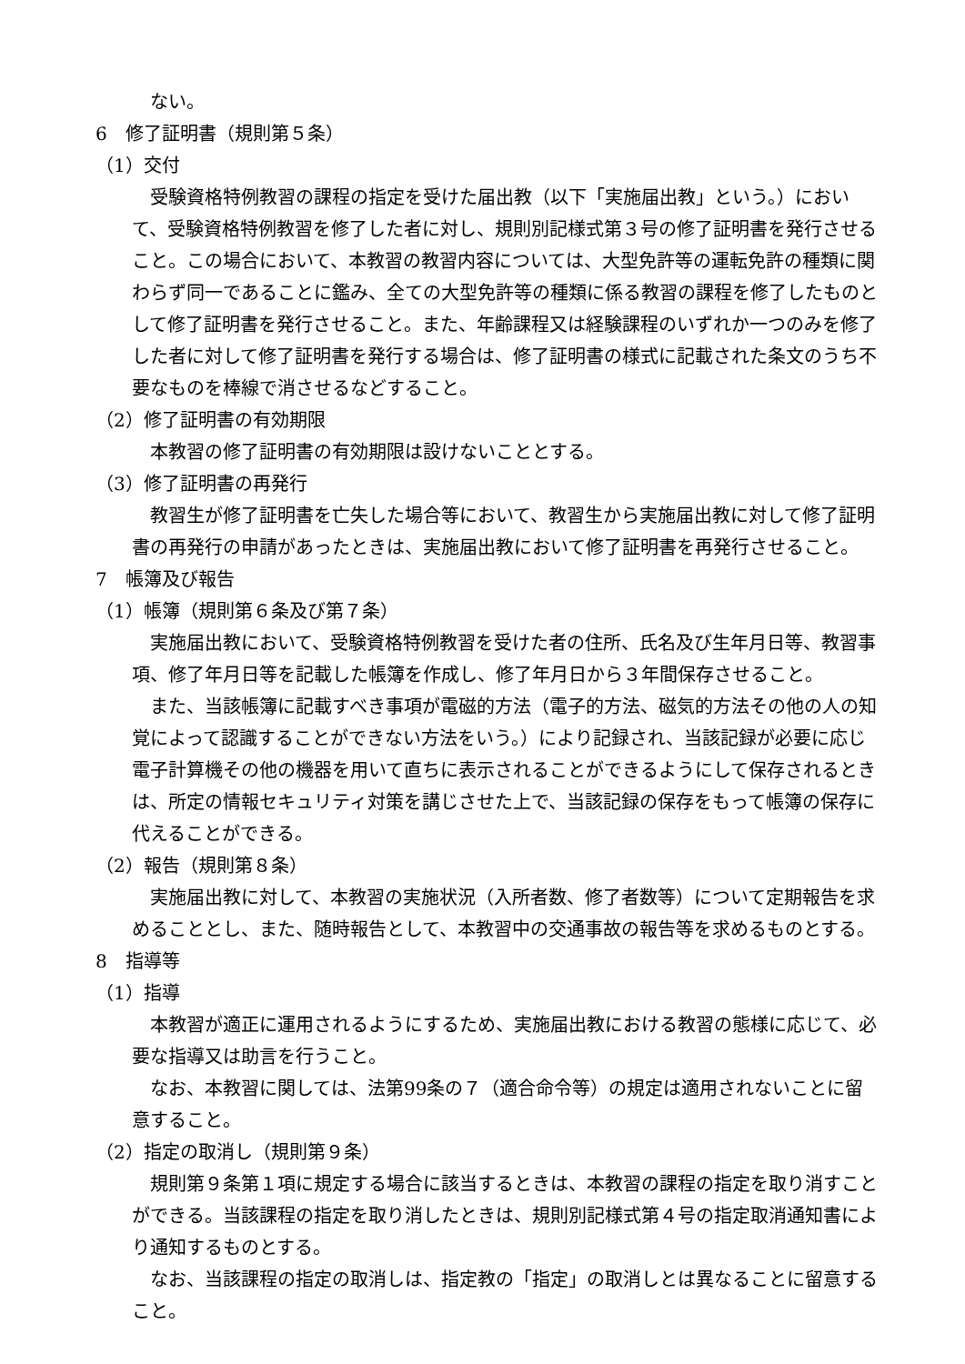ない。
6　修了証明書（規則第５条）
（1）交付
受験資格特例教習の課程の指定を受けた届出教（以下「実施届出教」という。）において、受験資格特例教習を修了した者に対し、規則別記様式第３号の修了証明書を発行させること。この場合において、本教習の教習内容については、大型免許等の運転免許の種類に関わらず同一であることに鑑み、全ての大型免許等の種類に係る教習の課程を修了したものとして修了証明書を発行させること。また、年齢課程又は経験課程のいずれか一つのみを修了した者に対して修了証明書を発行する場合は、修了証明書の様式に記載された条文のうち不要なものを棒線で消させるなどすること。
（2）修了証明書の有効期限
本教習の修了証明書の有効期限は設けないこととする。
（3）修了証明書の再発行
教習生が修了証明書を亡失した場合等において、教習生から実施届出教に対して修了証明書の再発行の申請があったときは、実施届出教において修了証明書を再発行させること。
7　帳簿及び報告
（1）帳簿（規則第６条及び第７条）
実施届出教において、受験資格特例教習を受けた者の住所、氏名及び生年月日等、教習事項、修了年月日等を記載した帳簿を作成し、修了年月日から３年間保存させること。
また、当該帳簿に記載すべき事項が電磁的方法（電子的方法、磁気的方法その他の人の知覚によって認識することができない方法をいう。）により記録され、当該記録が必要に応じ電子計算機その他の機器を用いて直ちに表示されることができるようにして保存されるときは、所定の情報セキュリティ対策を講じさせた上で、当該記録の保存をもって帳簿の保存に代えることができる。
（2）報告（規則第８条）
実施届出教に対して、本教習の実施状況（入所者数、修了者数等）について定期報告を求めることとし、また、随時報告として、本教習中の交通事故の報告等を求めるものとする。
8　指導等
（1）指導
本教習が適正に運用されるようにするため、実施届出教における教習の態様に応じて、必要な指導又は助言を行うこと。
なお、本教習に関しては、法第99条の７（適合命令等）の規定は適用されないことに留意すること。
（2）指定の取消し（規則第９条）
規則第９条第１項に規定する場合に該当するときは、本教習の課程の指定を取り消すことができる。当該課程の指定を取り消したときは、規則別記様式第４号の指定取消通知書により通知するものとする。
なお、当該課程の指定の取消しは、指定教の「指定」の取消しとは異なることに留意すること。